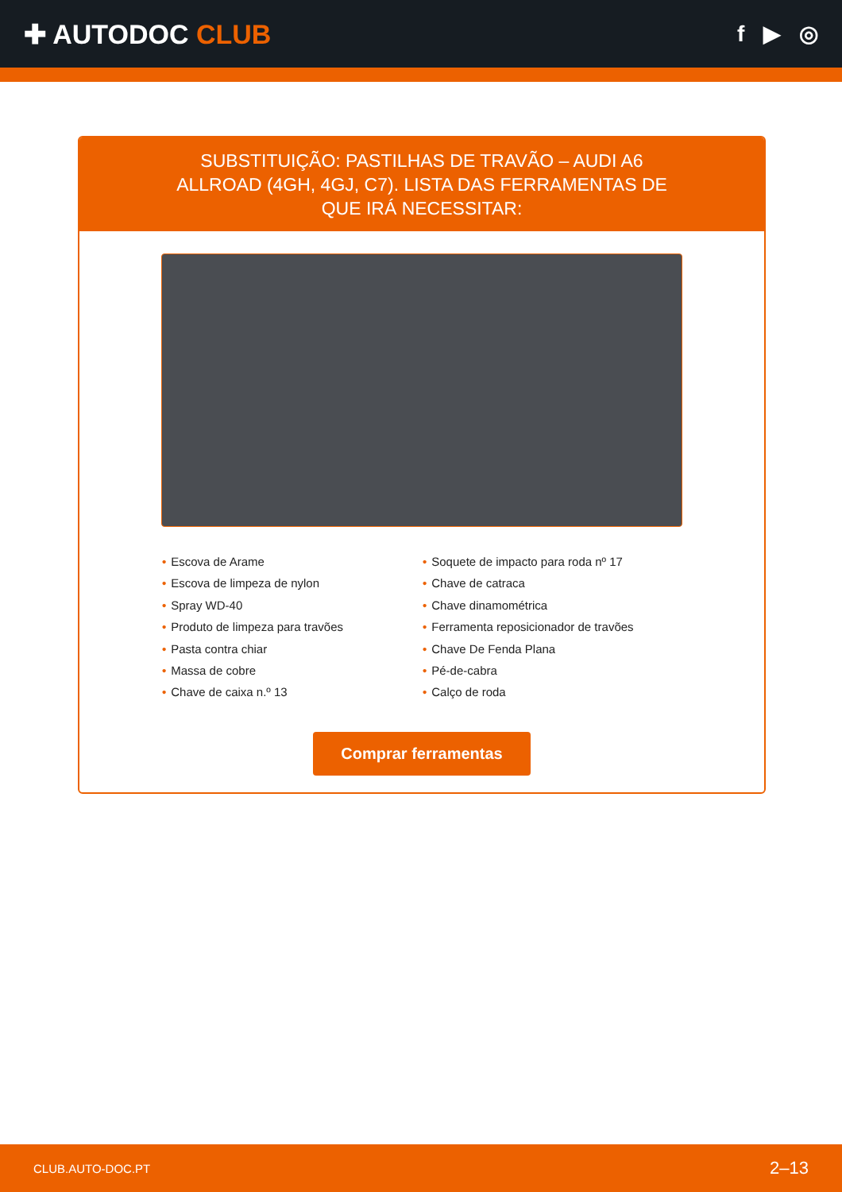✚ AUTODOC CLUB
f ▶ ◎
SUBSTITUIÇÃO: PASTILHAS DE TRAVÃO – AUDI A6 ALLROAD (4GH, 4GJ, C7). LISTA DAS FERRAMENTAS DE QUE IRÁ NECESSITAR:
• Escova de Arame
• Escova de limpeza de nylon
• Spray WD-40
• Produto de limpeza para travões
• Pasta contra chiar
• Massa de cobre
• Chave de caixa n.º 13
• Soquete de impacto para roda nº 17
• Chave de catraca
• Chave dinamométrica
• Ferramenta reposicionador de travões
• Chave De Fenda Plana
• Pé-de-cabra
• Calço de roda
Comprar ferramentas
CLUB.AUTO-DOC.PT 2–13